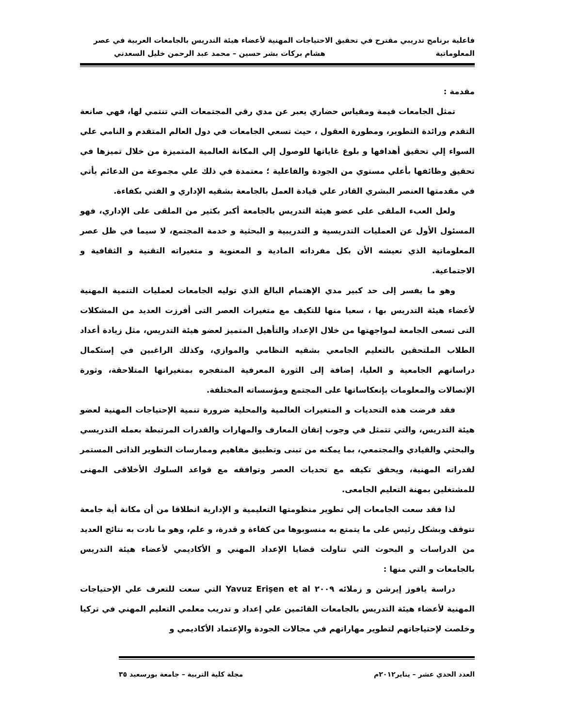فاعلية برنامج تدريبي مقترح في تحقيق الاحتياجات المهنية لأعضاء هيئة التدريس بالجامعات العربية في عصر
المعلوماتية هشام بركات بشر حسين – محمد عبد الرحمن خليل السعدني
مقدمة :
تمثل الجامعات قيمة ومقياس حضاري يعبر عن مدي رقي المجتمعات التي تنتمي لها، فهي صانعة التقدم ورائدة التطوير، ومطورة العقول ، حيث تسعي الجامعات في دول العالم المتقدم و النامي علي السواء إلي تحقيق أهدافها و بلوغ غاياتها للوصول إلي المكانة العالمية المتميزة من خلال تميزها في تحقيق وظائفها بأعلي مستوي من الجودة والفاعلية ؛ معتمدة في ذلك علي مجموعة من الدعائم يأتي في مقدمتها العنصر البشري القادر علي قيادة العمل بالجامعة بشقيه الإداري و الفني بكفاءة.
ولعل العبء الملقى على عضو هيئة التدريس بالجامعة أكبر بكثير من الملقى على الإداري، فهو المسئول الأول عن العمليات التدريسية و التدريبية و البحثية و خدمة المجتمع، لا سيما في ظل عصر المعلوماتية الذي نعيشه الأن بكل مفرداته المادية و المعنوية و متغيراته التقنية و الثقافية و الاجتماعية.
وهو ما يفسر إلى حد كبير مدي الإهتمام البالغ الذي توليه الجامعات لعمليات التنمية المهنية لأعضاء هيئة التدريس بها ، سعيا منها للتكيف مع متغيرات العصر التى أفرزت العديد من المشكلات التى تسعى الجامعة لمواجهتها من خلال الإعداد والتأهيل المتميز لعضو هيئة التدريس، مثل زيادة أعداد الطلاب الملتحقين بالتعليم الجامعي بشقيه النظامي والموازي، وكذلك الراغبين في إستكمال دراساتهم الجامعية و العليا، إضافة إلى الثورة المعرفية المتفجره بمتغيراتها المتلاحقة، وثورة الإتصالات والمعلومات بإنعكاساتها على المجتمع ومؤسساته المختلفة.
فقد فرضت هذه التحديات و المتغيرات العالمية والمحلية ضرورة تنمية الإحتياجات المهنية لعضو هيئة التدريس، والتي تتمثل في وجوب إتقان المعارف والمهارات والقدرات المرتبطة بعمله التدريسي والبحثي والقيادي والمجتمعي، بما يمكنه من تبنى وتطبيق مفاهيم وممارسات التطوير الذاتى المستمر لقدراته المهنية، ويحقق تكيفه مع تحديات العصر وتوافقه مع قواعد السلوك الأخلاقى المهنى للمشتغلين بمهنة التعليم الجامعى.
لذا فقد سعت الجامعات إلي تطوير منظومتها التعليمية و الإدارية انطلاقا من أن مكانة أية جامعة تتوقف وبشكل رئيس على ما يتمتع به منسوبوها من كفاءة و قدرة، و علم، وهو ما نادت به نتائج العديد من الدراسات و البحوث التي تناولت قضايا الإعداد المهني و الأكاديمي لأعضاء هيئة التدريس بالجامعات و التي منها :
دراسة يافوز إيرشن و زملائه ٢٠٠٩ Yavuz Erişen et al التي سعت للتعرف علي الإحتياجات المهنية لأعضاء هيئة التدريس بالجامعات القائمين علي إعداد و تدريب معلمي التعليم المهني في تركيا وخلصت لإحتياجاتهم لتطوير مهاراتهم في مجالات الجودة والإعتماد الأكاديمي و
العدد الحدي عشر – يناير٢٠١٢م مجلة كلية التربية – جامعة بورسعيد ٣٥